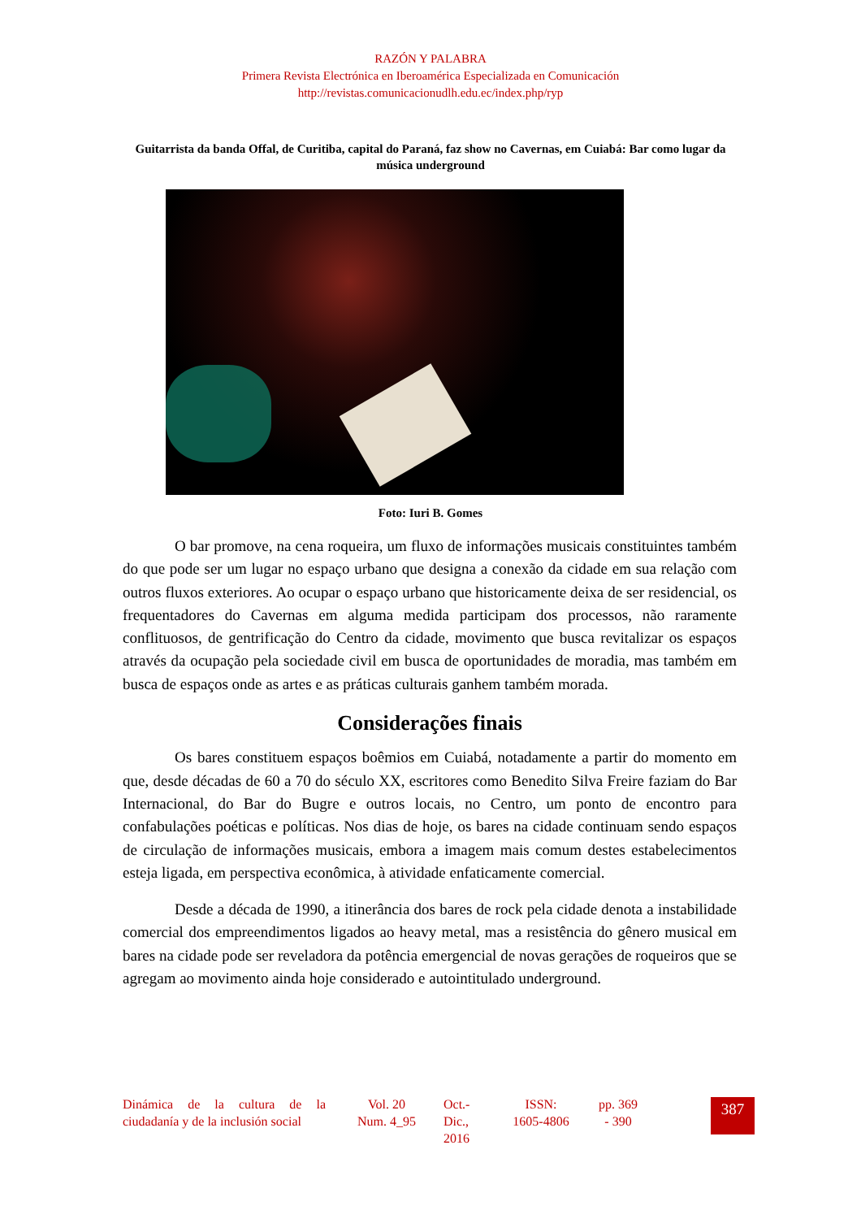RAZÓN Y PALABRA
Primera Revista Electrónica en Iberoamérica Especializada en Comunicación
http://revistas.comunicacionudlh.edu.ec/index.php/ryp
Guitarrista da banda Offal, de Curitiba, capital do Paraná, faz show no Cavernas, em Cuiabá: Bar como lugar da música underground
Foto: Iuri B. Gomes
O bar promove, na cena roqueira, um fluxo de informações musicais constituintes também do que pode ser um lugar no espaço urbano que designa a conexão da cidade em sua relação com outros fluxos exteriores. Ao ocupar o espaço urbano que historicamente deixa de ser residencial, os frequentadores do Cavernas em alguma medida participam dos processos, não raramente conflituosos, de gentrificação do Centro da cidade, movimento que busca revitalizar os espaços através da ocupação pela sociedade civil em busca de oportunidades de moradia, mas também em busca de espaços onde as artes e as práticas culturais ganhem também morada.
Considerações finais
Os bares constituem espaços boêmios em Cuiabá, notadamente a partir do momento em que, desde décadas de 60 a 70 do século XX, escritores como Benedito Silva Freire faziam do Bar Internacional, do Bar do Bugre e outros locais, no Centro, um ponto de encontro para confabulações poéticas e políticas. Nos dias de hoje, os bares na cidade continuam sendo espaços de circulação de informações musicais, embora a imagem mais comum destes estabelecimentos esteja ligada, em perspectiva econômica, à atividade enfaticamente comercial.
Desde a década de 1990, a itinerância dos bares de rock pela cidade denota a instabilidade comercial dos empreendimentos ligados ao heavy metal, mas a resistência do gênero musical em bares na cidade pode ser reveladora da potência emergencial de novas gerações de roqueiros que se agregam ao movimento ainda hoje considerado e autointitulado underground.
Dinámica de la cultura de la ciudadanía y de la inclusión social
Vol. 20
Num. 4_95
Oct.-
Dic.,
2016
ISSN:
1605-4806
pp. 369
- 390
387